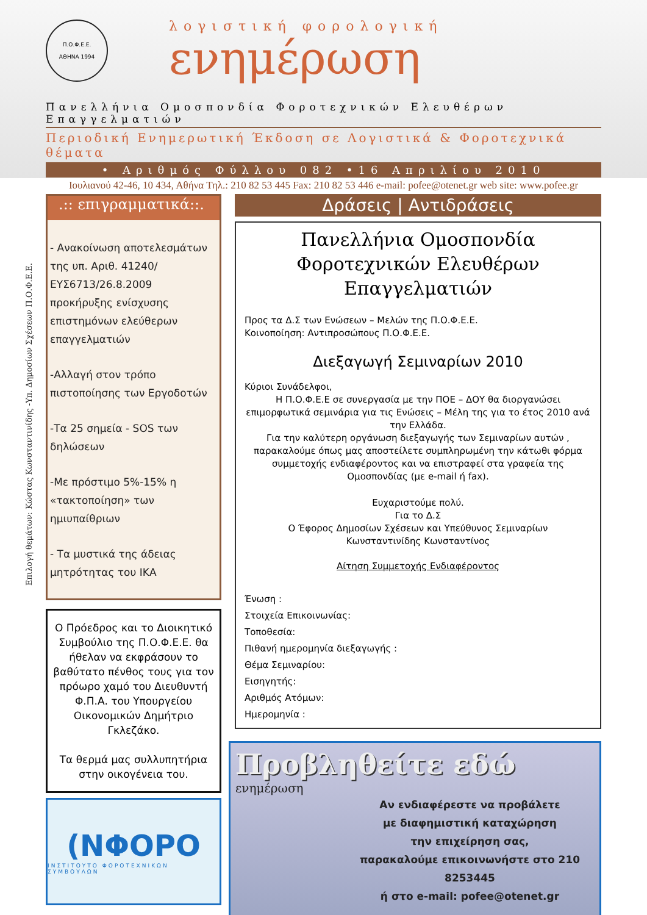Π.Ο.Φ.Ε.Ε.
ΑΘΗΝΑ 1994
λογιστική φορολογική
ενημέρωση
Πανελλήνια Ομοσπονδία Φοροτεχνικών Ελευθέρων Επαγγελματιών
Περιοδική Ενημερωτική Έκδοση σε Λογιστικά & Φοροτεχνικά θέματα
• Αριθμός Φύλλου 082 •16 Απριλίου 2010
Ιουλιανού 42-46, 10 434, Αθήνα Τηλ.: 210 82 53 445 Fax: 210 82 53 446 e-mail: pofee@otenet.gr web site: www.pofee.gr
Επιλογή θεμάτων: Κώστας Κωνσταντινίδης -Υπ. Δημοσίων Σχέσεων Π.Ο.Φ.Ε.Ε.
.:: επιγραμματικά::.
- Ανακοίνωση αποτελεσμάτων της υπ. Αριθ. 41240/ ΕΥΣ6713/26.8.2009 προκήρυξης ενίσχυσης επιστημόνων ελεύθερων επαγγελματιών
-Αλλαγή στον τρόπο πιστοποίησης των Εργοδοτών
-Τα 25 σημεία - SOS των δηλώσεων
-Με πρόστιμο 5%-15% η «τακτοποίηση» των ημιυπαίθριων
- Τα μυστικά της άδειας μητρότητας του ΙΚΑ
Ο Πρόεδρος και το Διοικητικό Συμβούλιο της Π.Ο.Φ.Ε.Ε. θα ήθελαν να εκφράσουν το βαθύτατο πένθος τους για τον πρόωρο χαμό του Διευθυντή Φ.Π.Α. του Υπουργείου Οικονομικών Δημήτριο Γκλεζάκο.
Τα θερμά μας συλλυπητήρια στην οικογένεια του.
(ΝΦΟΡΟ
ΙΝΣΤΙΤΟΥΤΟ ΦΟΡΟΤΕΧΝΙΚΩΝ ΣΥΜΒΟΥΛΩΝ
Δράσεις | Αντιδράσεις
Πανελλήνια Ομοσπονδία Φοροτεχνικών Ελευθέρων Επαγγελματιών
Προς τα Δ.Σ των Ενώσεων – Μελών της Π.Ο.Φ.Ε.Ε.
Κοινοποίηση: Αντιπροσώπους Π.Ο.Φ.Ε.Ε.
Διεξαγωγή Σεμιναρίων 2010
Κύριοι Συνάδελφοι,
Η Π.Ο.Φ.Ε.Ε σε συνεργασία με την ΠΟΕ – ΔΟΥ θα διοργανώσει επιμορφωτικά σεμινάρια για τις Ενώσεις – Μέλη της για το έτος 2010 ανά την Ελλάδα.
Για την καλύτερη οργάνωση διεξαγωγής των Σεμιναρίων αυτών , παρακαλούμε όπως μας αποστείλετε συμπληρωμένη την κάτωθι φόρμα συμμετοχής ενδιαφέροντος και να επιστραφεί στα γραφεία της Ομοσπονδίας (με e-mail ή fax).
Ευχαριστούμε πολύ.
Για το Δ.Σ
Ο Έφορος Δημοσίων Σχέσεων και Υπεύθυνος Σεμιναρίων
Κωνσταντινίδης Κωνσταντίνος
Αίτηση Συμμετοχής Ενδιαφέροντος
Ένωση :
Στοιχεία Επικοινωνίας:
Τοποθεσία:
Πιθανή ημερομηνία διεξαγωγής :
Θέμα Σεμιναρίου:
Εισηγητής:
Αριθμός Ατόμων:
Ημερομηνία :
Προβληθείτε εδώ
ενημέρωση
Αν ενδιαφέρεστε να προβάλετε
με διαφημιστική καταχώρηση
την επιχείρηση σας,
παρακαλούμε επικοινωνήστε στο 210 8253445
ή στο e-mail: pofee@otenet.gr